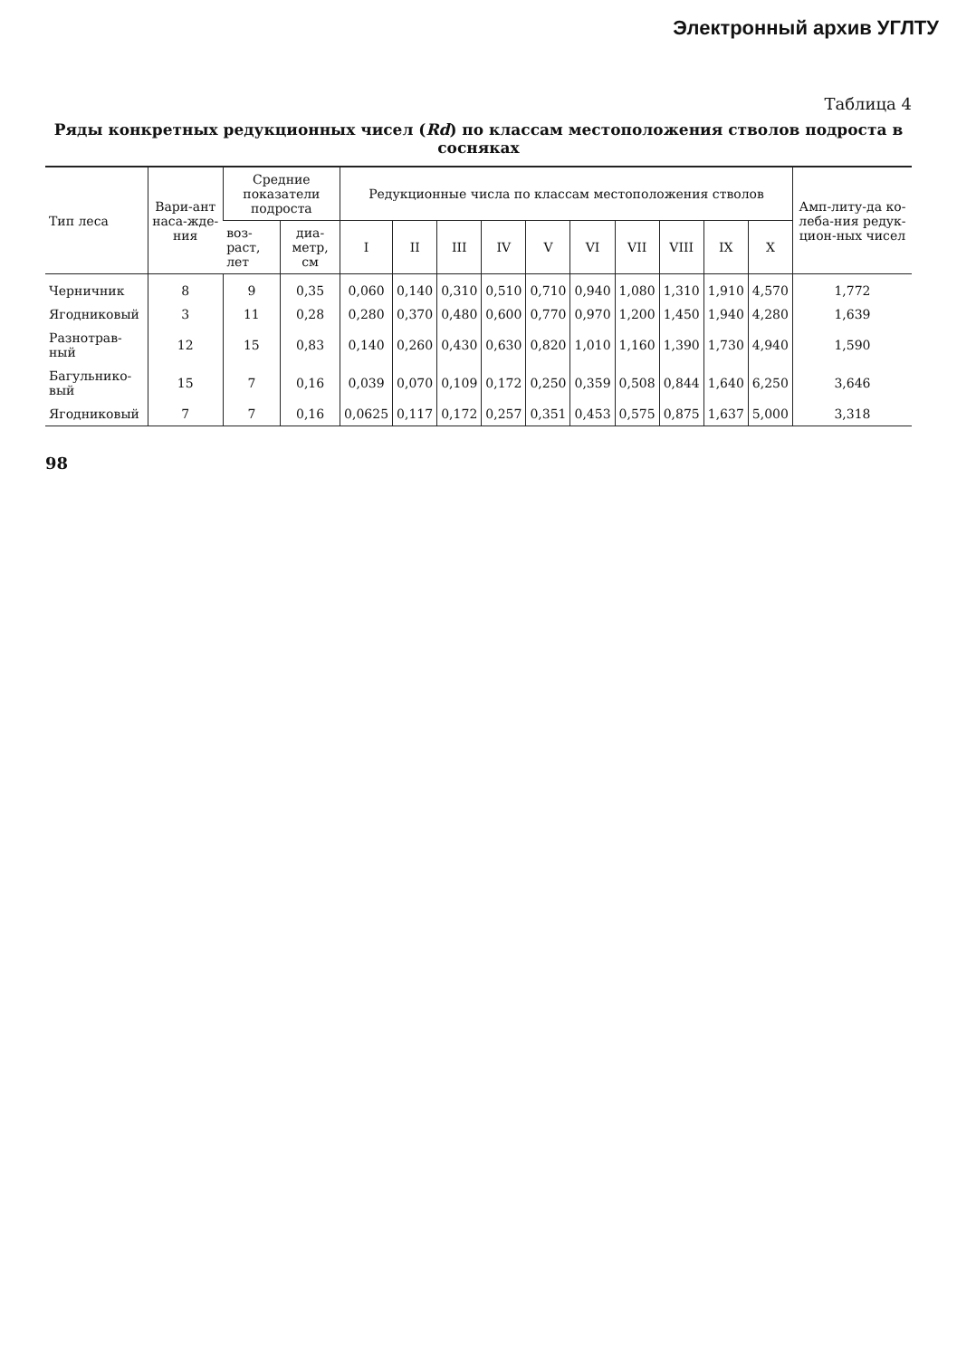Электронный архив УГЛТУ
Таблица 4
Ряды конкретных редукционных чисел (Rd) по классам местоположения стволов подроста в сосняках
| Тип леса | Вари-ант наса-жде-ния | Средние показатели подроста | | Редукционные числа по классам местоположения стволов | | | | | | | | | | Амп-литу-да ко-леба-ния редук-цион-ных чисел |
| --- | --- | --- | --- | --- | --- | --- | --- | --- | --- | --- | --- | --- | --- | --- |
| | | воз-раст, лет | диа-метр, см | I | II | III | IV | V | VI | VII | VIII | IX | X | |
| Черничник | 8 | 9 | 0,35 | 0,060 | 0,140 | 0,310 | 0,510 | 0,710 | 0,940 | 1,080 | 1,310 | 1,910 | 4,570 | 1,772 |
| Ягодниковый | 3 | 11 | 0,28 | 0,280 | 0,370 | 0,480 | 0,600 | 0,770 | 0,970 | 1,200 | 1,450 | 1,940 | 4,280 | 1,639 |
| Разнотрав-ный | 12 | 15 | 0,83 | 0,140 | 0,260 | 0,430 | 0,630 | 0,820 | 1,010 | 1,160 | 1,390 | 1,730 | 4,940 | 1,590 |
| Багульнико-вый | 15 | 7 | 0,16 | 0,039 | 0,070 | 0,109 | 0,172 | 0,250 | 0,359 | 0,508 | 0,844 | 1,640 | 6,250 | 3,646 |
| Ягодниковый | 7 | 7 | 0,16 | 0,0625 | 0,117 | 0,172 | 0,257 | 0,351 | 0,453 | 0,575 | 0,875 | 1,637 | 5,000 | 3,318 |
98